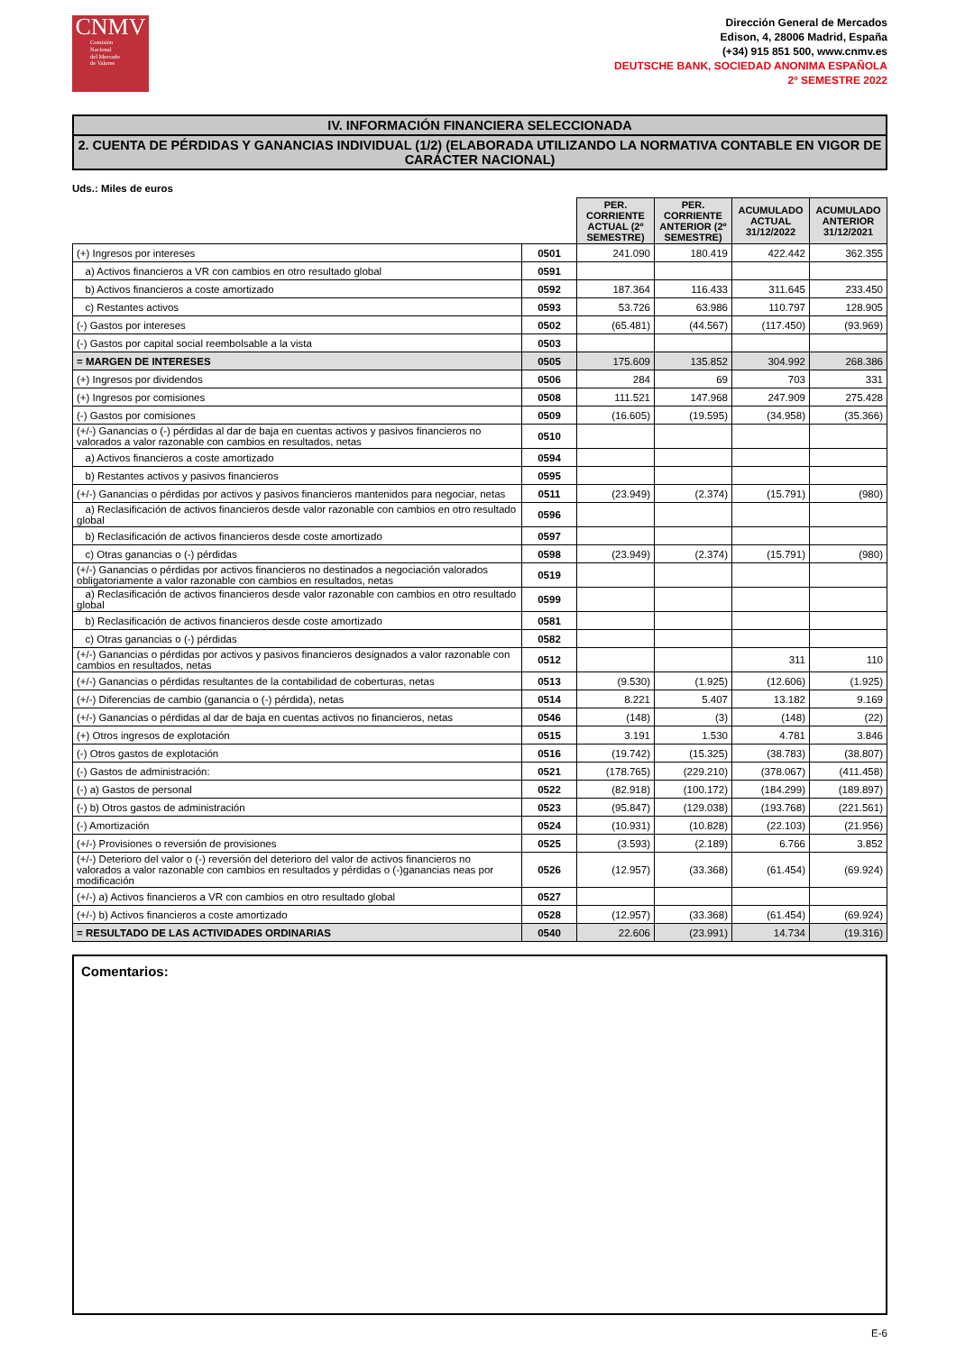CNMV
Comisión
Nacional
del Mercado
de Valores
Dirección General de Mercados
Edison, 4, 28006 Madrid, España
(+34) 915 851 500, www.cnmv.es
DEUTSCHE BANK, SOCIEDAD ANONIMA ESPAÑOLA
2º SEMESTRE 2022
IV. INFORMACIÓN FINANCIERA SELECCIONADA
2. CUENTA DE PÉRDIDAS Y GANANCIAS INDIVIDUAL (1/2) (ELABORADA UTILIZANDO LA NORMATIVA CONTABLE EN VIGOR DE CARÁCTER NACIONAL)
Uds.: Miles de euros
| | | PER. CORRIENTE ACTUAL (2º SEMESTRE) | PER. CORRIENTE ANTERIOR (2º SEMESTRE) | ACUMULADO ACTUAL 31/12/2022 | ACUMULADO ANTERIOR 31/12/2021 |
| --- | --- | --- | --- | --- | --- |
| (+) Ingresos por intereses | 0501 | 241.090 | 180.419 | 422.442 | 362.355 |
| a) Activos financieros a VR con cambios en otro resultado global | 0591 | | | | |
| b) Activos financieros a coste amortizado | 0592 | 187.364 | 116.433 | 311.645 | 233.450 |
| c) Restantes activos | 0593 | 53.726 | 63.986 | 110.797 | 128.905 |
| (-) Gastos por intereses | 0502 | (65.481) | (44.567) | (117.450) | (93.969) |
| (-) Gastos por capital social reembolsable a la vista | 0503 | | | | |
| = MARGEN DE INTERESES | 0505 | 175.609 | 135.852 | 304.992 | 268.386 |
| (+) Ingresos por dividendos | 0506 | 284 | 69 | 703 | 331 |
| (+) Ingresos por comisiones | 0508 | 111.521 | 147.968 | 247.909 | 275.428 |
| (-) Gastos por comisiones | 0509 | (16.605) | (19.595) | (34.958) | (35.366) |
| (+/-) Ganancias o (-) pérdidas al dar de baja en cuentas activos y pasivos financieros no valorados a valor razonable con cambios en resultados, netas | 0510 | | | | |
| a) Activos financieros a coste amortizado | 0594 | | | | |
| b) Restantes activos y pasivos financieros | 0595 | | | | |
| (+/-) Ganancias o pérdidas por activos y pasivos financieros mantenidos para negociar, netas | 0511 | (23.949) | (2.374) | (15.791) | (980) |
| a) Reclasificación de activos financieros desde valor razonable con cambios en otro resultado global | 0596 | | | | |
| b) Reclasificación de activos financieros desde coste amortizado | 0597 | | | | |
| c) Otras ganancias o (-) pérdidas | 0598 | (23.949) | (2.374) | (15.791) | (980) |
| (+/-) Ganancias o pérdidas por activos financieros no destinados a negociación valorados obligatoriamente a valor razonable con cambios en resultados, netas | 0519 | | | | |
| a) Reclasificación de activos financieros desde valor razonable con cambios en otro resultado global | 0599 | | | | |
| b) Reclasificación de activos financieros desde coste amortizado | 0581 | | | | |
| c) Otras ganancias o (-) pérdidas | 0582 | | | | |
| (+/-) Ganancias o pérdidas por activos y pasivos financieros designados a valor razonable con cambios en resultados, netas | 0512 | | | 311 | 110 |
| (+/-) Ganancias o pérdidas resultantes de la contabilidad de coberturas, netas | 0513 | (9.530) | (1.925) | (12.606) | (1.925) |
| (+/-) Diferencias de cambio (ganancia o (-) pérdida), netas | 0514 | 8.221 | 5.407 | 13.182 | 9.169 |
| (+/-) Ganancias o pérdidas al dar de baja en cuentas activos no financieros, netas | 0546 | (148) | (3) | (148) | (22) |
| (+) Otros ingresos de explotación | 0515 | 3.191 | 1.530 | 4.781 | 3.846 |
| (-) Otros gastos de explotación | 0516 | (19.742) | (15.325) | (38.783) | (38.807) |
| (-) Gastos de administración: | 0521 | (178.765) | (229.210) | (378.067) | (411.458) |
| (-) a) Gastos de personal | 0522 | (82.918) | (100.172) | (184.299) | (189.897) |
| (-) b) Otros gastos de administración | 0523 | (95.847) | (129.038) | (193.768) | (221.561) |
| (-) Amortización | 0524 | (10.931) | (10.828) | (22.103) | (21.956) |
| (+/-) Provisiones o reversión de provisiones | 0525 | (3.593) | (2.189) | 6.766 | 3.852 |
| (+/-) Deterioro del valor o (-) reversión del deterioro del valor de activos financieros no valorados a valor razonable con cambios en resultados y pérdidas o (-)ganancias neas por modificación | 0526 | (12.957) | (33.368) | (61.454) | (69.924) |
| (+/-) a) Activos financieros a VR con cambios en otro resultado global | 0527 | | | | |
| (+/-) b) Activos financieros a coste amortizado | 0528 | (12.957) | (33.368) | (61.454) | (69.924) |
| = RESULTADO DE LAS ACTIVIDADES ORDINARIAS | 0540 | 22.606 | (23.991) | 14.734 | (19.316) |
Comentarios:
E-6